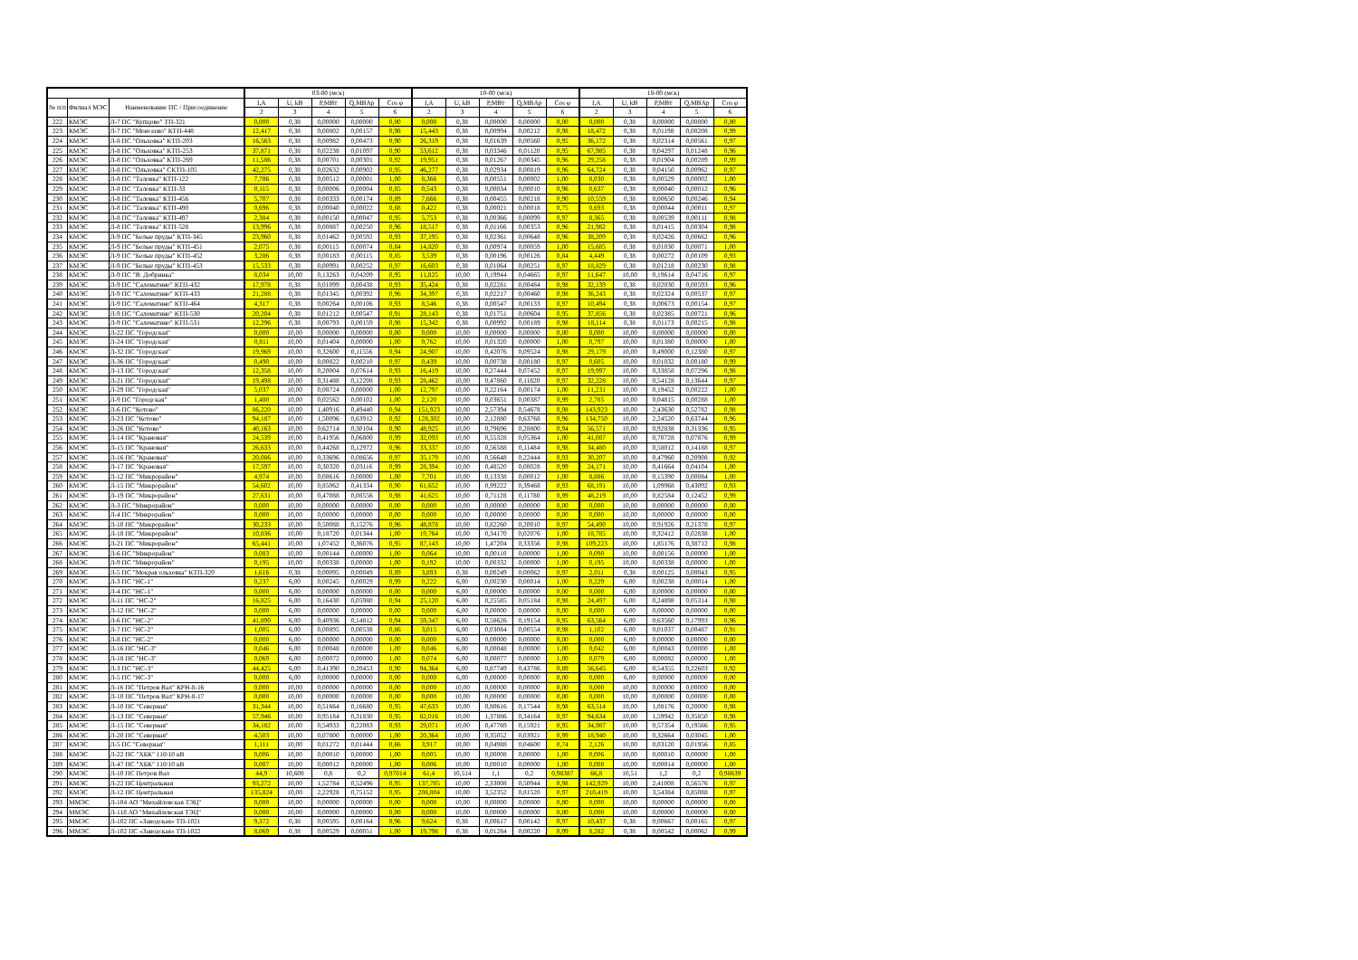| | | | 03-00 (мск) | | | | | 10-00 (мск) | | | | | 18-00 (мск) | | | | |
| --- | --- | --- | --- | --- | --- | --- | --- | --- | --- | --- | --- | --- | --- | --- | --- | --- | --- |
| № п/п | Филиал МЭС | Наименование ПС / Присоединение | I,A | U, kB | P,MBт | Q,MBAp | Cos φ | I,A | U, kB | P,MBт | Q,MBAp | Cos φ | I,A | U, kB | P,MBт | Q,MBAp | Cos φ |
| | | | 2 | 3 | 4 | 5 | 6 | 2 | 3 | 4 | 5 | 6 | 2 | 3 | 4 | 5 | 6 |
| 222 | КМЭС | Л-7 ПС "Купцово" ТП-321 | 0,000 | 0,38 | 0,00000 | 0,00000 | 0,00 | 0,000 | 0,38 | 0,00000 | 0,00000 | 0,00 | 0,000 | 0,38 | 0,00000 | 0,00000 | 0,00 |
| 223 | КМЭС | Л-7 ПС "Моисеево" КТП-448 | 12,417 | 0,38 | 0,00802 | 0,00157 | 0,98 | 15,443 | 0,38 | 0,00994 | 0,00212 | 0,98 | 18,472 | 0,38 | 0,01198 | 0,00208 | 0,99 |
| 224 | КМЭС | Л-8 ПС "Ольховка" КТП-203 | 16,563 | 0,38 | 0,00982 | 0,00473 | 0,90 | 26,319 | 0,38 | 0,01639 | 0,00560 | 0,95 | 36,172 | 0,38 | 0,02314 | 0,00561 | 0,97 |
| 225 | КМЭС | Л-8 ПС "Ольховка" КТП-253 | 37,871 | 0,38 | 0,02238 | 0,01097 | 0,90 | 53,612 | 0,38 | 0,03346 | 0,01120 | 0,95 | 67,985 | 0,38 | 0,04297 | 0,01248 | 0,96 |
| 226 | КМЭС | Л-8 ПС "Ольховка" КТП-269 | 11,586 | 0,38 | 0,00701 | 0,00301 | 0,92 | 19,951 | 0,38 | 0,01267 | 0,00345 | 0,96 | 29,258 | 0,38 | 0,01904 | 0,00289 | 0,99 |
| 227 | КМЭС | Л-8 ПС "Ольховка" СКТП-105 | 42,275 | 0,38 | 0,02632 | 0,00902 | 0,95 | 46,277 | 0,38 | 0,02934 | 0,00819 | 0,96 | 64,724 | 0,38 | 0,04150 | 0,00962 | 0,97 |
| 228 | КМЭС | Л-8 ПС "Таловка" КТП-122 | 7,786 | 0,38 | 0,00512 | 0,00001 | 1,00 | 8,366 | 0,38 | 0,00551 | 0,00002 | 1,00 | 8,030 | 0,38 | 0,00529 | 0,00002 | 1,00 |
| 229 | КМЭС | Л-8 ПС "Таловка" КТП-33 | 0,115 | 0,38 | 0,00006 | 0,00004 | 0,85 | 0,543 | 0,38 | 0,00034 | 0,00010 | 0,96 | 0,637 | 0,38 | 0,00040 | 0,00012 | 0,96 |
| 230 | КМЭС | Л-8 ПС "Таловка" КТП-456 | 5,707 | 0,38 | 0,00333 | 0,00174 | 0,89 | 7,666 | 0,38 | 0,00455 | 0,00218 | 0,90 | 10,559 | 0,38 | 0,00650 | 0,00246 | 0,94 |
| 231 | КМЭС | Л-8 ПС "Таловка" КТП-490 | 0,696 | 0,38 | 0,00040 | 0,00022 | 0,88 | 0,422 | 0,38 | 0,00021 | 0,00018 | 0,75 | 0,693 | 0,38 | 0,00044 | 0,00011 | 0,97 |
| 232 | КМЭС | Л-8 ПС "Таловка" КТП-497 | 2,384 | 0,38 | 0,00150 | 0,00047 | 0,95 | 5,753 | 0,38 | 0,00366 | 0,00099 | 0,97 | 8,365 | 0,38 | 0,00539 | 0,00111 | 0,98 |
| 233 | КМЭС | Л-8 ПС "Таловка" КТП-528 | 13,996 | 0,38 | 0,00887 | 0,00250 | 0,96 | 18,517 | 0,38 | 0,01166 | 0,00353 | 0,96 | 21,982 | 0,38 | 0,01415 | 0,00304 | 0,98 |
| 234 | КМЭС | Л-9 ПС "Белые пруды" КТП-345 | 23,960 | 0,38 | 0,01462 | 0,00592 | 0,93 | 37,195 | 0,38 | 0,02361 | 0,00648 | 0,96 | 38,209 | 0,38 | 0,02426 | 0,00662 | 0,96 |
| 235 | КМЭС | Л-9 ПС "Белые пруды" КТП-451 | 2,075 | 0,38 | 0,00115 | 0,00074 | 0,84 | 14,820 | 0,38 | 0,00974 | 0,00059 | 1,00 | 15,685 | 0,38 | 0,01030 | 0,00071 | 1,00 |
| 236 | КМЭС | Л-9 ПС "Белые пруды" КТП-452 | 3,286 | 0,38 | 0,00183 | 0,00115 | 0,85 | 3,539 | 0,38 | 0,00196 | 0,00126 | 0,84 | 4,449 | 0,38 | 0,00272 | 0,00109 | 0,93 |
| 237 | КМЭС | Л-9 ПС "Белые пруды" КТП-453 | 15,533 | 0,38 | 0,00991 | 0,00252 | 0,97 | 16,603 | 0,38 | 0,01064 | 0,00251 | 0,97 | 18,829 | 0,38 | 0,01218 | 0,00230 | 0,98 |
| 238 | КМЭС | Л-9 ПС "В. Добринка" | 8,034 | 10,00 | 0,13263 | 0,04209 | 0,95 | 11,825 | 10,00 | 0,19944 | 0,04665 | 0,97 | 11,647 | 10,00 | 0,19614 | 0,04716 | 0,97 |
| 239 | КМЭС | Л-9 ПС "Саломатино" КТП-432 | 17,978 | 0,38 | 0,01099 | 0,00438 | 0,93 | 35,424 | 0,38 | 0,02281 | 0,00484 | 0,98 | 32,139 | 0,38 | 0,02030 | 0,00593 | 0,96 |
| 240 | КМЭС | Л-9 ПС "Саломатино" КТП-433 | 21,288 | 0,38 | 0,01345 | 0,00392 | 0,96 | 34,397 | 0,38 | 0,02217 | 0,00460 | 0,98 | 36,243 | 0,38 | 0,02324 | 0,00537 | 0,97 |
| 241 | КМЭС | Л-9 ПС "Саломатино" КТП-464 | 4,317 | 0,38 | 0,00264 | 0,00106 | 0,93 | 8,546 | 0,38 | 0,00547 | 0,00133 | 0,97 | 10,494 | 0,38 | 0,00673 | 0,00154 | 0,97 |
| 242 | КМЭС | Л-9 ПС "Саломатино" КТП-530 | 20,204 | 0,38 | 0,01212 | 0,00547 | 0,91 | 28,143 | 0,38 | 0,01751 | 0,00604 | 0,95 | 37,856 | 0,38 | 0,02385 | 0,00721 | 0,96 |
| 243 | КМЭС | Л-9 ПС "Саломатино" КТП-531 | 12,296 | 0,38 | 0,00793 | 0,00159 | 0,98 | 15,342 | 0,38 | 0,00992 | 0,00189 | 0,98 | 18,114 | 0,38 | 0,01173 | 0,00215 | 0,98 |
| 244 | КМЭС | Л-22 ПС "Городская" | 0,000 | 10,00 | 0,00000 | 0,00000 | 0,00 | 0,000 | 10,00 | 0,00000 | 0,00000 | 0,00 | 0,000 | 10,00 | 0,00000 | 0,00000 | 0,00 |
| 245 | КМЭС | Л-24 ПС "Городская" | 0,811 | 10,00 | 0,01404 | 0,00000 | 1,00 | 0,762 | 10,00 | 0,01320 | 0,00000 | 1,00 | 0,797 | 10,00 | 0,01380 | 0,00000 | 1,00 |
| 246 | КМЭС | Л-32 ПС "Городская" | 19,969 | 10,00 | 0,32600 | 0,11556 | 0,94 | 24,907 | 10,00 | 0,42076 | 0,09524 | 0,98 | 29,179 | 10,00 | 0,49000 | 0,12380 | 0,97 |
| 247 | КМЭС | Л-36 ПС "Городская" | 0,490 | 10,00 | 0,00822 | 0,00210 | 0,97 | 0,439 | 10,00 | 0,00738 | 0,00180 | 0,97 | 0,605 | 10,00 | 0,01032 | 0,00180 | 0,99 |
| 248 | КМЭС | Л-13 ПС "Городская" | 12,358 | 10,00 | 0,20004 | 0,07614 | 0,93 | 16,419 | 10,00 | 0,27444 | 0,07452 | 0,97 | 19,997 | 10,00 | 0,33858 | 0,07296 | 0,98 |
| 249 | КМЭС | Л-21 ПС "Городская" | 19,498 | 10,00 | 0,31488 | 0,12208 | 0,93 | 28,462 | 10,00 | 0,47860 | 0,11820 | 0,97 | 32,228 | 10,00 | 0,54128 | 0,13644 | 0,97 |
| 250 | КМЭС | Л-29 ПС "Городская" | 5,037 | 10,00 | 0,08724 | 0,00000 | 1,00 | 12,797 | 10,00 | 0,22164 | 0,00174 | 1,00 | 11,231 | 10,00 | 0,19452 | 0,00222 | 1,00 |
| 251 | КМЭС | Л-9 ПС "Городская" | 1,480 | 10,00 | 0,02562 | 0,00102 | 1,00 | 2,120 | 10,00 | 0,03651 | 0,00387 | 0,99 | 2,785 | 10,00 | 0,04815 | 0,00288 | 1,00 |
| 252 | КМЭС | Л-6 ПС "Котово" | 86,220 | 10,00 | 1,40916 | 0,49440 | 0,94 | 151,923 | 10,00 | 2,57394 | 0,54678 | 0,98 | 143,923 | 10,00 | 2,43630 | 0,52782 | 0,98 |
| 253 | КМЭС | Л-23 ПС "Котово" | 94,187 | 10,00 | 1,50096 | 0,63912 | 0,92 | 128,302 | 10,00 | 2,12880 | 0,63768 | 0,96 | 134,750 | 10,00 | 2,24520 | 0,63744 | 0,96 |
| 254 | КМЭС | Л-26 ПС "Котово" | 40,163 | 10,00 | 0,62714 | 0,30104 | 0,90 | 48,925 | 10,00 | 0,79696 | 0,28800 | 0,94 | 56,571 | 10,00 | 0,92838 | 0,31336 | 0,95 |
| 255 | КМЭС | Л-14 ПС "Крановая" | 24,539 | 10,00 | 0,41956 | 0,06800 | 0,99 | 32,093 | 10,00 | 0,55328 | 0,05364 | 1,00 | 41,087 | 10,00 | 0,70728 | 0,07876 | 0,99 |
| 256 | КМЭС | Л-15 ПС "Крановая" | 26,633 | 10,00 | 0,44268 | 0,12972 | 0,96 | 33,337 | 10,00 | 0,56588 | 0,11484 | 0,98 | 34,480 | 10,00 | 0,58012 | 0,14188 | 0,97 |
| 257 | КМЭС | Л-16 ПС "Крановая" | 20,086 | 10,00 | 0,33696 | 0,08656 | 0,97 | 35,179 | 10,00 | 0,56648 | 0,22444 | 0,93 | 30,207 | 10,00 | 0,47960 | 0,20908 | 0,92 |
| 258 | КМЭС | Л-17 ПС "Крановая" | 17,597 | 10,00 | 0,30320 | 0,03116 | 0,99 | 28,394 | 10,00 | 0,48520 | 0,08028 | 0,99 | 24,171 | 10,00 | 0,41664 | 0,04104 | 1,00 |
| 259 | КМЭС | Л-12 ПС "Микрорайон" | 4,974 | 10,00 | 0,08616 | 0,00000 | 1,00 | 7,701 | 10,00 | 0,13338 | 0,00012 | 1,00 | 8,886 | 10,00 | 0,15390 | 0,00084 | 1,00 |
| 260 | КМЭС | Л-15 ПС "Микрорайон" | 54,602 | 10,00 | 0,85062 | 0,41334 | 0,90 | 61,652 | 10,00 | 0,99222 | 0,39468 | 0,93 | 68,191 | 10,00 | 1,09968 | 0,43092 | 0,93 |
| 261 | КМЭС | Л-19 ПС "Микрорайон" | 27,631 | 10,00 | 0,47088 | 0,08556 | 0,98 | 41,625 | 10,00 | 0,71128 | 0,11780 | 0,99 | 48,219 | 10,00 | 0,82584 | 0,12452 | 0,99 |
| 262 | КМЭС | Л-3 ПС "Микрорайон" | 0,000 | 10,00 | 0,00000 | 0,00000 | 0,00 | 0,000 | 10,00 | 0,00000 | 0,00000 | 0,00 | 0,000 | 10,00 | 0,00000 | 0,00000 | 0,00 |
| 263 | КМЭС | Л-4 ПС "Микрорайон" | 0,000 | 10,00 | 0,00000 | 0,00000 | 0,00 | 0,000 | 10,00 | 0,00000 | 0,00000 | 0,00 | 0,000 | 10,00 | 0,00000 | 0,00000 | 0,00 |
| 264 | КМЭС | Л-10 ПС "Микрорайон" | 30,233 | 10,00 | 0,50088 | 0,15276 | 0,96 | 48,878 | 10,00 | 0,82260 | 0,20010 | 0,97 | 54,490 | 10,00 | 0,91926 | 0,21378 | 0,97 |
| 265 | КМЭС | Л-18 ПС "Микрорайон" | 10,836 | 10,00 | 0,18720 | 0,01344 | 1,00 | 19,764 | 10,00 | 0,34170 | 0,02076 | 1,00 | 18,785 | 10,00 | 0,32412 | 0,02838 | 1,00 |
| 266 | КМЭС | Л-21 ПС "Микрорайон" | 65,441 | 10,00 | 1,07452 | 0,36076 | 0,95 | 87,143 | 10,00 | 1,47204 | 0,33356 | 0,98 | 109,223 | 10,00 | 1,85176 | 0,38712 | 0,98 |
| 267 | КМЭС | Л-6 ПС "Микрорайон" | 0,083 | 10,00 | 0,00144 | 0,00000 | 1,00 | 0,064 | 10,00 | 0,00110 | 0,00000 | 1,00 | 0,090 | 10,00 | 0,00156 | 0,00000 | 1,00 |
| 268 | КМЭС | Л-9 ПС "Микрорайон" | 0,195 | 10,00 | 0,00338 | 0,00000 | 1,00 | 0,192 | 10,00 | 0,00332 | 0,00000 | 1,00 | 0,195 | 10,00 | 0,00338 | 0,00000 | 1,00 |
| 269 | КМЭС | Л-5 ПС "Мокрая ольховка" КТП-320 | 1,616 | 0,38 | 0,00095 | 0,00049 | 0,89 | 3,893 | 0,38 | 0,00249 | 0,00062 | 0,97 | 2,011 | 0,38 | 0,00125 | 0,00043 | 0,95 |
| 270 | КМЭС | Л-3 ПС "НС-1" | 0,237 | 6,00 | 0,00245 | 0,00029 | 0,99 | 0,222 | 6,00 | 0,00230 | 0,00014 | 1,00 | 0,229 | 6,00 | 0,00238 | 0,00014 | 1,00 |
| 271 | КМЭС | Л-4 ПС "НС-1" | 0,000 | 6,00 | 0,00000 | 0,00000 | 0,00 | 0,000 | 6,00 | 0,00000 | 0,00000 | 0,00 | 0,000 | 6,00 | 0,00000 | 0,00000 | 0,00 |
| 272 | КМЭС | Л-11 ПС "НС-2" | 16,825 | 6,00 | 0,16430 | 0,05980 | 0,94 | 25,120 | 6,00 | 0,25585 | 0,05184 | 0,98 | 24,497 | 6,00 | 0,24898 | 0,05314 | 0,98 |
| 273 | КМЭС | Л-12 ПС "НС-2" | 0,000 | 6,00 | 0,00000 | 0,00000 | 0,00 | 0,000 | 6,00 | 0,00000 | 0,00000 | 0,00 | 0,000 | 6,00 | 0,00000 | 0,00000 | 0,00 |
| 274 | КМЭС | Л-6 ПС "НС-2" | 41,890 | 6,00 | 0,40936 | 0,14812 | 0,94 | 59,347 | 6,00 | 0,58626 | 0,19154 | 0,95 | 63,564 | 6,00 | 0,63560 | 0,17993 | 0,96 |
| 275 | КМЭС | Л-7 ПС "НС-2" | 1,005 | 6,00 | 0,00895 | 0,00538 | 0,86 | 3,015 | 6,00 | 0,03084 | 0,00554 | 0,98 | 1,102 | 6,00 | 0,01037 | 0,00487 | 0,91 |
| 276 | КМЭС | Л-8 ПС "НС-2" | 0,000 | 6,00 | 0,00000 | 0,00000 | 0,00 | 0,000 | 6,00 | 0,00000 | 0,00000 | 0,00 | 0,000 | 6,00 | 0,00000 | 0,00000 | 0,00 |
| 277 | КМЭС | Л-16 ПС "НС-3" | 0,046 | 6,00 | 0,00048 | 0,00000 | 1,00 | 0,046 | 6,00 | 0,00048 | 0,00000 | 1,00 | 0,042 | 6,00 | 0,00043 | 0,00000 | 1,00 |
| 278 | КМЭС | Л-18 ПС "НС-3" | 0,069 | 6,00 | 0,00072 | 0,00000 | 1,00 | 0,074 | 6,00 | 0,00077 | 0,00000 | 1,00 | 0,079 | 6,00 | 0,00082 | 0,00000 | 1,00 |
| 279 | КМЭС | Л-3 ПС "НС-3" | 44,425 | 6,00 | 0,41390 | 0,20453 | 0,90 | 94,364 | 6,00 | 0,87749 | 0,43786 | 0,89 | 56,645 | 6,00 | 0,54355 | 0,22603 | 0,92 |
| 280 | КМЭС | Л-5 ПС "НС-3" | 0,000 | 6,00 | 0,00000 | 0,00000 | 0,00 | 0,000 | 6,00 | 0,00000 | 0,00000 | 0,00 | 0,000 | 6,00 | 0,00000 | 0,00000 | 0,00 |
| 281 | КМЭС | Л-16 ПС "Петров Вал" КРН-8-16 | 0,000 | 10,00 | 0,00000 | 0,00000 | 0,00 | 0,000 | 10,00 | 0,00000 | 0,00000 | 0,00 | 0,000 | 10,00 | 0,00000 | 0,00000 | 0,00 |
| 282 | КМЭС | Л-10 ПС "Петров Вал" КРН-8-17 | 0,000 | 10,00 | 0,00000 | 0,00000 | 0,00 | 0,000 | 10,00 | 0,00000 | 0,00000 | 0,00 | 0,000 | 10,00 | 0,00000 | 0,00000 | 0,00 |
| 283 | КМЭС | Л-10 ПС "Северная" | 31,344 | 10,00 | 0,51664 | 0,16680 | 0,95 | 47,633 | 10,00 | 0,80616 | 0,17544 | 0,98 | 63,514 | 10,00 | 1,08176 | 0,20000 | 0,98 |
| 284 | КМЭС | Л-13 ПС "Северная" | 57,946 | 10,00 | 0,95184 | 0,31830 | 0,95 | 82,016 | 10,00 | 1,37886 | 0,34164 | 0,97 | 94,634 | 10,00 | 1,59942 | 0,35850 | 0,98 |
| 285 | КМЭС | Л-15 ПС "Северная" | 34,182 | 10,00 | 0,54933 | 0,22083 | 0,93 | 29,071 | 10,00 | 0,47769 | 0,15921 | 0,95 | 34,987 | 10,00 | 0,57354 | 0,19566 | 0,95 |
| 286 | КМЭС | Л-20 ПС "Северная" | 4,503 | 10,00 | 0,07800 | 0,00000 | 1,00 | 20,364 | 10,00 | 0,35052 | 0,03921 | 0,99 | 18,940 | 10,00 | 0,32664 | 0,03045 | 1,00 |
| 287 | КМЭС | Л-5 ПС "Северная" | 1,111 | 10,00 | 0,01272 | 0,01444 | 0,66 | 3,917 | 10,00 | 0,04988 | 0,04600 | 0,74 | 2,126 | 10,00 | 0,03120 | 0,01956 | 0,85 |
| 288 | КМЭС | Л-22 ПС "ХБК" 110/10 кВ | 0,006 | 10,00 | 0,00010 | 0,00000 | 1,00 | 0,005 | 10,00 | 0,00008 | 0,00000 | 1,00 | 0,006 | 10,00 | 0,00010 | 0,00000 | 1,00 |
| 289 | КМЭС | Л-47 ПС "ХБК" 110/10 кВ | 0,007 | 10,00 | 0,00012 | 0,00000 | 1,00 | 0,006 | 10,00 | 0,00010 | 0,00000 | 1,00 | 0,008 | 10,00 | 0,00014 | 0,00000 | 1,00 |
| 290 | КМЭС | Л-10 ПС Петров Вал | 44,9 | 10,608 | 0,8 | 0,2 | 0,97014 | 61,4 | 10,514 | 1,1 | 0,2 | 0,98387 | 66,8 | 10,51 | 1,2 | 0,2 | 0,98639 |
| 291 | КМЭС | Л-22 ПС Центральная | 93,272 | 10,00 | 1,52784 | 0,52496 | 0,95 | 137,705 | 10,00 | 2,33008 | 0,50944 | 0,98 | 142,929 | 10,00 | 2,41008 | 0,56576 | 0,97 |
| 292 | КМЭС | Л-12 ПС Центральная | 135,824 | 10,00 | 2,22928 | 0,75152 | 0,95 | 208,804 | 10,00 | 3,52352 | 0,81520 | 0,97 | 210,419 | 10,00 | 3,54384 | 0,85088 | 0,97 |
| 293 | ММЭС | Л-104 АО "Михайловская ТЭЦ" | 0,000 | 10,00 | 0,00000 | 0,00000 | 0,00 | 0,000 | 10,00 | 0,00000 | 0,00000 | 0,00 | 0,000 | 10,00 | 0,00000 | 0,00000 | 0,00 |
| 294 | ММЭС | Л-118 АО "Михайловская ТЭЦ" | 0,000 | 10,00 | 0,00000 | 0,00000 | 0,00 | 0,000 | 10,00 | 0,00000 | 0,00000 | 0,00 | 0,000 | 10,00 | 0,00000 | 0,00000 | 0,00 |
| 295 | ММЭС | Л-102 ПС «Заводская» ТП-1021 | 9,372 | 0,38 | 0,00595 | 0,00164 | 0,96 | 9,624 | 0,38 | 0,00617 | 0,00142 | 0,97 | 10,437 | 0,38 | 0,00667 | 0,00165 | 0,97 |
| 296 | ММЭС | Л-102 ПС «Заводская» ТП-1022 | 8,069 | 0,38 | 0,00529 | 0,00051 | 1,00 | 19,798 | 0,38 | 0,01284 | 0,00220 | 0,99 | 8,282 | 0,38 | 0,00542 | 0,00062 | 0,99 |